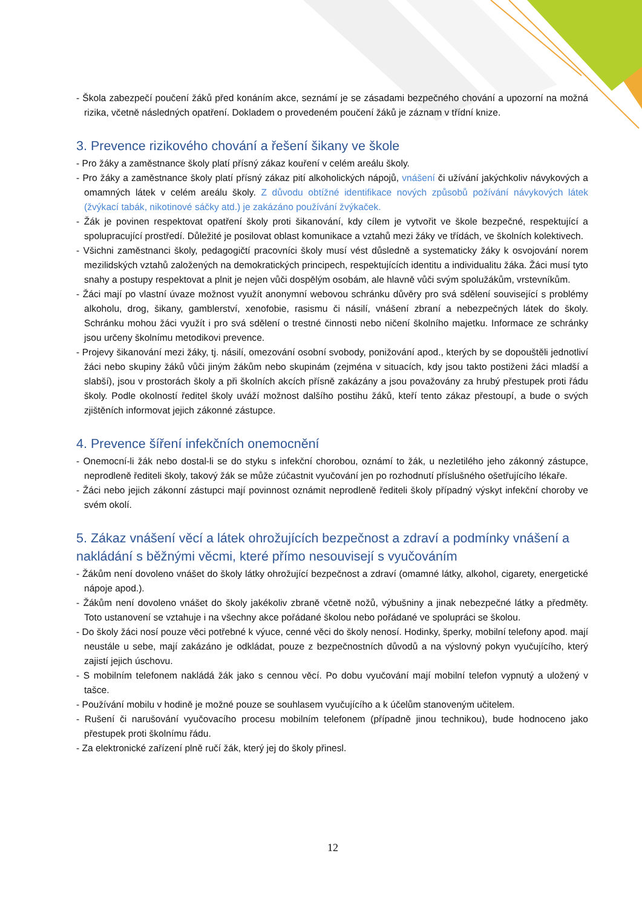- Škola zabezpečí poučení žáků před konáním akce, seznámí je se zásadami bezpečného chování a upozorní na možná rizika, včetně následných opatření. Dokladem o provedeném poučení žáků je záznam v třídní knize.
3. Prevence rizikového chování a řešení šikany ve škole
- Pro žáky a zaměstnance školy platí přísný zákaz kouření v celém areálu školy.
- Pro žáky a zaměstnance školy platí přísný zákaz pití alkoholických nápojů, vnášení či užívání jakýchkoliv návykových a omamných látek v celém areálu školy. Z důvodu obtížné identifikace nových způsobů požívání návykových látek (žvýkací tabák, nikotinové sáčky atd.) je zakázáno používání žvýkaček.
- Žák je povinen respektovat opatření školy proti šikanování, kdy cílem je vytvořit ve škole bezpečné, respektující a spolupracující prostředí. Důležité je posilovat oblast komunikace a vztahů mezi žáky ve třídách, ve školních kolektivech.
- Všichni zaměstnanci školy, pedagogičtí pracovníci školy musí vést důsledně a systematicky žáky k osvojování norem mezilidských vztahů založených na demokratických principech, respektujících identitu a individualitu žáka. Žáci musí tyto snahy a postupy respektovat a plnit je nejen vůči dospělým osobám, ale hlavně vůči svým spolužákům, vrstevníkům.
- Žáci mají po vlastní úvaze možnost využít anonymní webovou schránku důvěry pro svá sdělení související s problémy alkoholu, drog, šikany, gamblerství, xenofobie, rasismu či násilí, vnášení zbraní a nebezpečných látek do školy. Schránku mohou žáci využít i pro svá sdělení o trestné činnosti nebo ničení školního majetku. Informace ze schránky jsou určeny školnímu metodikovi prevence.
- Projevy šikanování mezi žáky, tj. násilí, omezování osobní svobody, ponižování apod., kterých by se dopouštěli jednotliví žáci nebo skupiny žáků vůči jiným žákům nebo skupinám (zejména v situacích, kdy jsou takto postiženi žáci mladší a slabší), jsou v prostorách školy a při školních akcích přísně zakázány a jsou považovány za hrubý přestupek proti řádu školy. Podle okolností ředitel školy uváží možnost dalšího postihu žáků, kteří tento zákaz přestoupí, a bude o svých zjištěních informovat jejich zákonné zástupce.
4. Prevence šíření infekčních onemocnění
- Onemocní-li žák nebo dostal-li se do styku s infekční chorobou, oznámí to žák, u nezletilého jeho zákonný zástupce, neprodleně řediteli školy, takový žák se může zúčastnit vyučování jen po rozhodnutí příslušného ošetřujícího lékaře.
- Žáci nebo jejich zákonní zástupci mají povinnost oznámit neprodleně řediteli školy případný výskyt infekční choroby ve svém okolí.
5. Zákaz vnášení věcí a látek ohrožujících bezpečnost a zdraví a podmínky vnášení a nakládání s běžnými věcmi, které přímo nesouvisejí s vyučováním
- Žákům není dovoleno vnášet do školy látky ohrožující bezpečnost a zdraví (omamné látky, alkohol, cigarety, energetické nápoje apod.).
- Žákům není dovoleno vnášet do školy jakékoliv zbraně včetně nožů, výbušniny a jinak nebezpečné látky a předměty. Toto ustanovení se vztahuje i na všechny akce pořádané školou nebo pořádané ve spolupráci se školou.
- Do školy žáci nosí pouze věci potřebné k výuce, cenné věci do školy nenosí. Hodinky, šperky, mobilní telefony apod. mají neustále u sebe, mají zakázáno je odkládat, pouze z bezpečnostních důvodů a na výslovný pokyn vyučujícího, který zajistí jejich úschovu.
- S mobilním telefonem nakládá žák jako s cennou věcí. Po dobu vyučování mají mobilní telefon vypnutý a uložený v tašce.
- Používání mobilu v hodině je možné pouze se souhlasem vyučujícího a k účelům stanoveným učitelem.
- Rušení či narušování vyučovacího procesu mobilním telefonem (případně jinou technikou), bude hodnoceno jako přestupek proti školnímu řádu.
- Za elektronické zařízení plně ručí žák, který jej do školy přinesl.
12